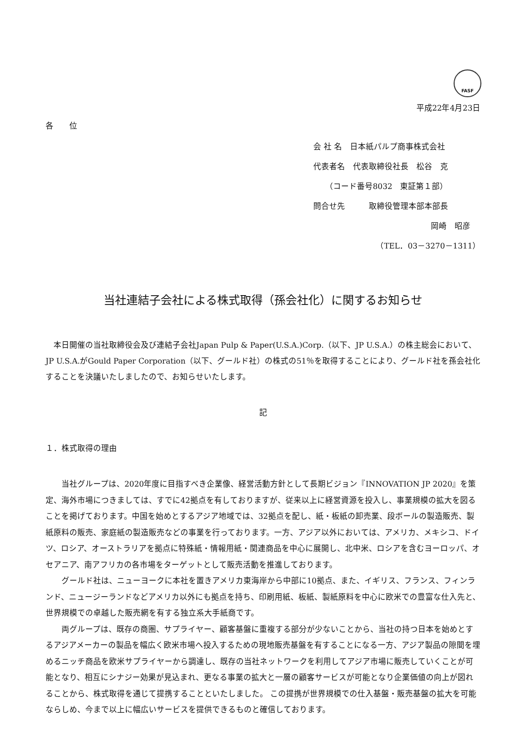FASF
平成22年4月23日
各　　位
会 社 名　日本紙パルプ商事株式会社
代表者名　代表取締役社長　松谷　克
　　（コード番号8032　東証第１部）
問合せ先　　　取締役管理本部本部長
岡崎　昭彦
（TEL．03－3270－1311）
当社連結子会社による株式取得（孫会社化）に関するお知らせ
　本日開催の当社取締役会及び連結子会社Japan Pulp & Paper(U.S.A.)Corp.（以下、JP U.S.A.）の株主総会において、JP U.S.A.がGould Paper Corporation（以下、グールド社）の株式の51％を取得することにより、グールド社を孫会社化することを決議いたしましたので、お知らせいたします。
記
１．株式取得の理由
　　当社グループは、2020年度に目指すべき企業像、経営活動方針として長期ビジョン『INNOVATION JP 2020』を策定、海外市場につきましては、すでに42拠点を有しておりますが、従来以上に経営資源を投入し、事業規模の拡大を図ることを掲げております。中国を始めとするアジア地域では、32拠点を配し、紙・板紙の卸売業、段ボールの製造販売、製紙原料の販売、家庭紙の製造販売などの事業を行っております。一方、アジア以外においては、アメリカ、メキシコ、ドイツ、ロシア、オーストラリアを拠点に特殊紙・情報用紙・関連商品を中心に展開し、北中米、ロシアを含むヨーロッパ、オセアニア、南アフリカの各市場をターゲットとして販売活動を推進しております。
　　グールド社は、ニューヨークに本社を置きアメリカ東海岸から中部に10拠点、また、イギリス、フランス、フィンランド、ニュージーランドなどアメリカ以外にも拠点を持ち、印刷用紙、板紙、製紙原料を中心に欧米での豊富な仕入先と、世界規模での卓越した販売網を有する独立系大手紙商です。
　　両グループは、既存の商圏、サプライヤー、顧客基盤に重複する部分が少ないことから、当社の持つ日本を始めとするアジアメーカーの製品を幅広く欧米市場へ投入するための現地販売基盤を有することになる一方、アジア製品の隙間を埋めるニッチ商品を欧米サプライヤーから調達し、既存の当社ネットワークを利用してアジア市場に販売していくことが可能となり、相互にシナジー効果が見込まれ、更なる事業の拡大と一層の顧客サービスが可能となり企業価値の向上が図れることから、株式取得を通じて提携することといたしました。 この提携が世界規模での仕入基盤・販売基盤の拡大を可能ならしめ、今まで以上に幅広いサービスを提供できるものと確信しております。